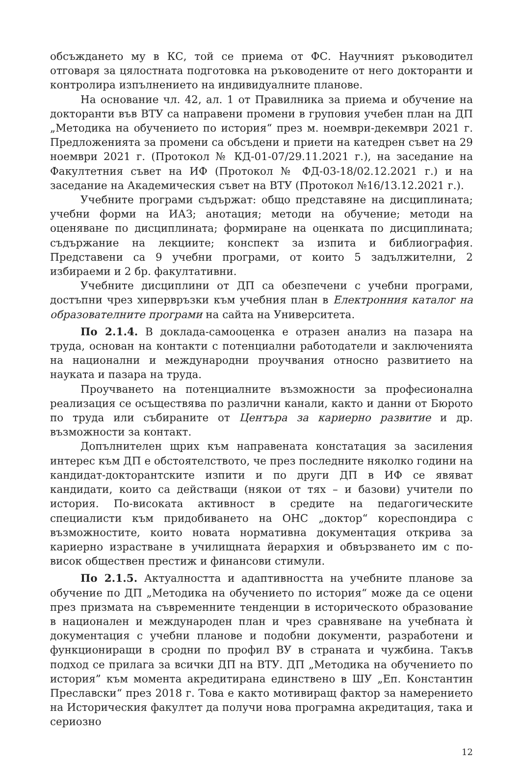обсъждането му в КС, той се приема от ФС. Научният ръководител отговаря за цялостната подготовка на ръководените от него докторанти и контролира изпълнението на индивидуалните планове.
На основание чл. 42, ал. 1 от Правилника за приема и обучение на докторанти във ВТУ са направени промени в груповия учебен план на ДП „Методика на обучението по история“ през м. ноември-декември 2021 г. Предложенията за промени са обсъдени и приети на катедрен съвет на 29 ноември 2021 г. (Протокол № КД-01-07/29.11.2021 г.), на заседание на Факултетния съвет на ИФ (Протокол № ФД-03-18/02.12.2021 г.) и на заседание на Академическия съвет на ВТУ (Протокол №16/13.12.2021 г.).
Учебните програми съдържат: общо представяне на дисциплината; учебни форми на ИАЗ; анотация; методи на обучение; методи на оценяване по дисциплината; формиране на оценката по дисциплината; съдържание на лекциите; конспект за изпита и библиография. Представени са 9 учебни програми, от които 5 задължителни, 2 избираеми и 2 бр. факултативни.
Учебните дисциплини от ДП са обезпечени с учебни програми, достъпни чрез хипервръзки към учебния план в Електронния каталог на образователните програми на сайта на Университета.
По 2.1.4. В доклада-самооценка е отразен анализ на пазара на труда, основан на контакти с потенциални работодатели и заключенията на национални и международни проучвания относно развитието на науката и пазара на труда.
Проучването на потенциалните възможности за професионална реализация се осъществява по различни канали, както и данни от Бюрото по труда или събираните от Центъра за кариерно развитие и др. възможности за контакт.
Допълнителен щрих към направената констатация за засиления интерес към ДП е обстоятелството, че през последните няколко години на кандидат-докторантските изпити и по други ДП в ИФ се явяват кандидати, които са действащи (някои от тях – и базови) учители по история. По-високата активност в средите на педагогическите специалисти към придобиването на ОНС „доктор“ кореспондира с възможностите, които новата нормативна документация открива за кариерно израстване в училищната йерархия и обвързването им с по-висок обществен престиж и финансови стимули.
По 2.1.5. Актуалността и адаптивността на учебните планове за обучение по ДП „Методика на обучението по история“ може да се оцени през призмата на съвременните тенденции в историческото образование в национален и международен план и чрез сравняване на учебната ѝ документация с учебни планове и подобни документи, разработени и функциониращи в сродни по профил ВУ в страната и чужбина. Такъв подход се прилага за всички ДП на ВТУ. ДП „Методика на обучението по история” към момента акредитирана единствено в ШУ „Еп. Константин Преславски“ през 2018 г. Това е както мотивиращ фактор за намерението на Историческия факултет да получи нова програмна акредитация, така и сериозно
12